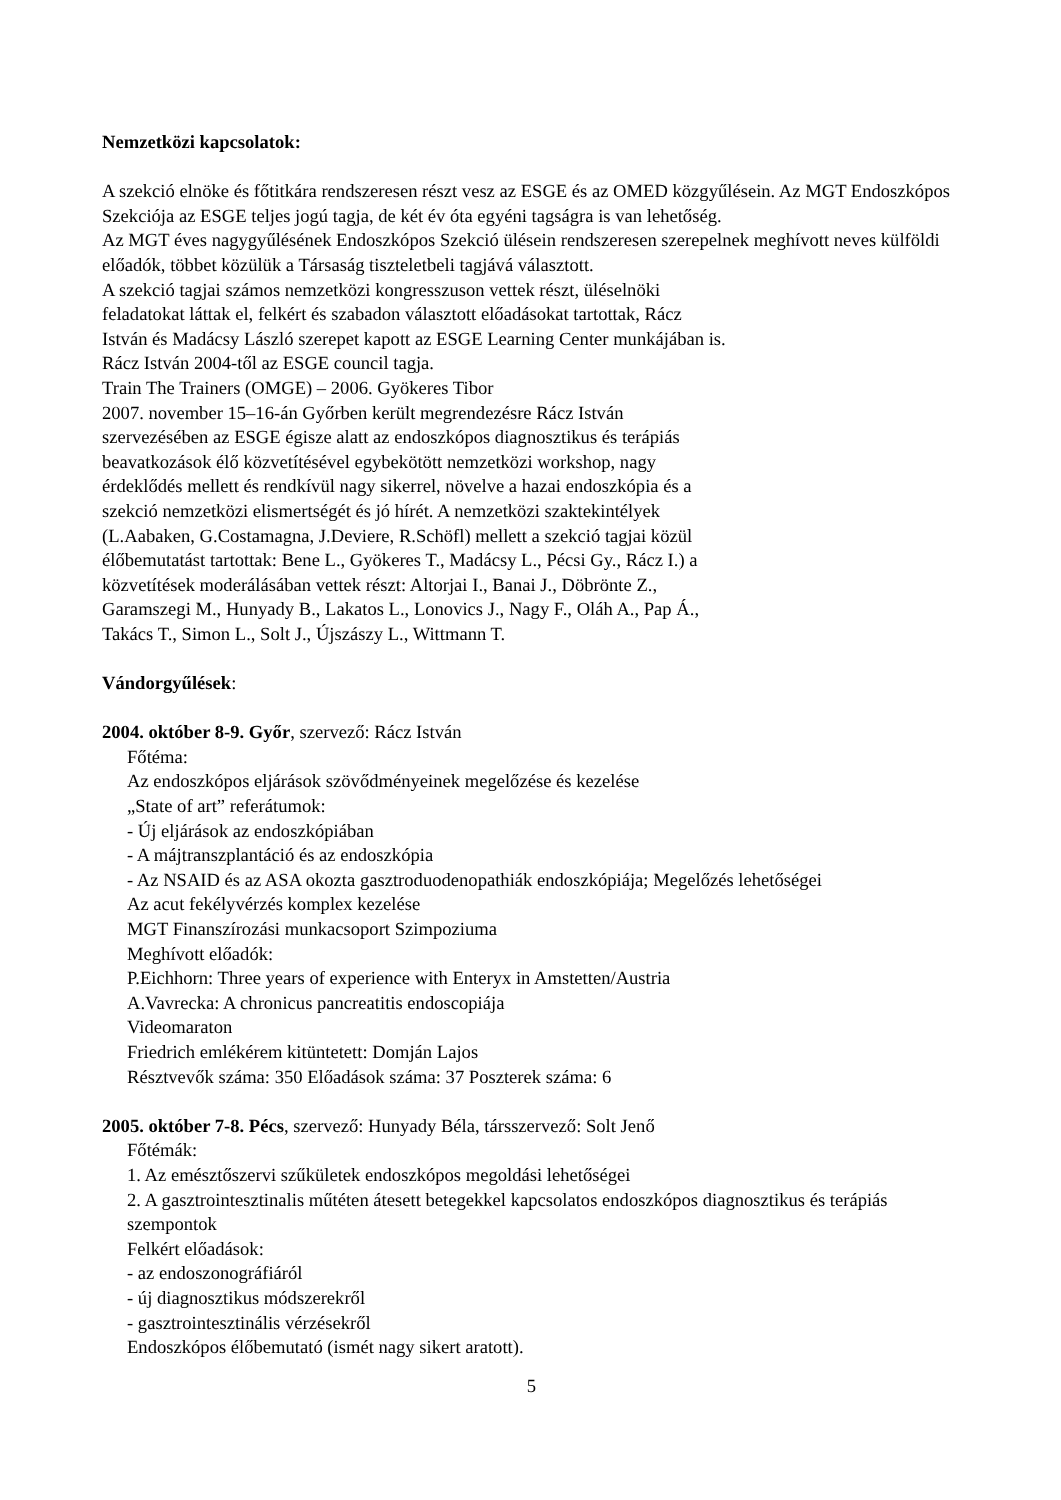Nemzetközi kapcsolatok:
A szekció elnöke és főtitkára rendszeresen részt vesz az ESGE és az OMED közgyűlésein. Az MGT Endoszkópos Szekciója az ESGE teljes jogú tagja, de két év óta egyéni tagságra is van lehetőség.
Az MGT éves nagygyűlésének Endoszkópos Szekció ülésein rendszeresen szerepelnek meghívott neves külföldi előadók, többet közülük a Társaság tiszteletbeli tagjává választott.
A szekció tagjai számos nemzetközi kongresszuson vettek részt, üléselnöki
feladatokat láttak el, felkért és szabadon választott előadásokat tartottak, Rácz
István és Madácsy László szerepet kapott az ESGE Learning Center munkájában is.
Rácz István 2004-től az ESGE council tagja.
Train The Trainers (OMGE) – 2006. Gyökeres Tibor
2007. november 15–16-án Győrben került megrendezésre Rácz István
szervezésében az ESGE égisze alatt az endoszkópos diagnosztikus és terápiás
beavatkozások élő közvetítésével egybekötött nemzetközi workshop, nagy
érdeklődés mellett és rendkívül nagy sikerrel, növelve a hazai endoszkópia és a
szekció nemzetközi elismertségét és jó hírét. A nemzetközi szaktekintélyek
(L.Aabaken, G.Costamagna, J.Deviere, R.Schöfl) mellett a szekció tagjai közül
élőbemutatást tartottak: Bene L., Gyökeres T., Madácsy L., Pécsi Gy., Rácz I.) a
közvetítések moderálásában vettek részt: Altorjai I., Banai J., Döbrönte Z.,
Garamszegi M., Hunyady B., Lakatos L., Lonovics J., Nagy F., Oláh A., Pap Á.,
Takács T., Simon L., Solt J., Újszászy L., Wittmann T.
Vándorgyűlések:
2004. október 8-9. Győr, szervező: Rácz István
Főtéma:
Az endoszkópos eljárások szövődményeinek megelőzése és kezelése
„State of art” referátumok:
- Új eljárások az endoszkópiában
- A májtranszplantáció és az endoszkópia
- Az NSAID és az ASA okozta gasztroduodenopathiák endoszkópiája; Megelőzés lehetőségei
Az acut fekélyvérzés komplex kezelése
MGT Finanszírozási munkacsoport Szimpoziuma
Meghívott előadók:
P.Eichhorn: Three years of experience with Enteryx in Amstetten/Austria
A.Vavrecka: A chronicus pancreatitis endoscopiája
Videomaraton
Friedrich emlékérem kitüntetett: Domján Lajos
Résztvevők száma: 350 Előadások száma: 37 Poszterek száma: 6
2005. október 7-8. Pécs, szervező: Hunyady Béla, társszervező: Solt Jenő
Főtémák:
1. Az emésztőszervi szűkületek endoszkópos megoldási lehetőségei
2. A gasztrointesztinalis műtéten átesett betegekkel kapcsolatos endoszkópos diagnosztikus és terápiás szempontok
Felkért előadások:
- az endoszonográfiáról
- új diagnosztikus módszerekről
- gasztrointesztinális vérzésekről
Endoszkópos élőbemutató (ismét nagy sikert aratott).
5